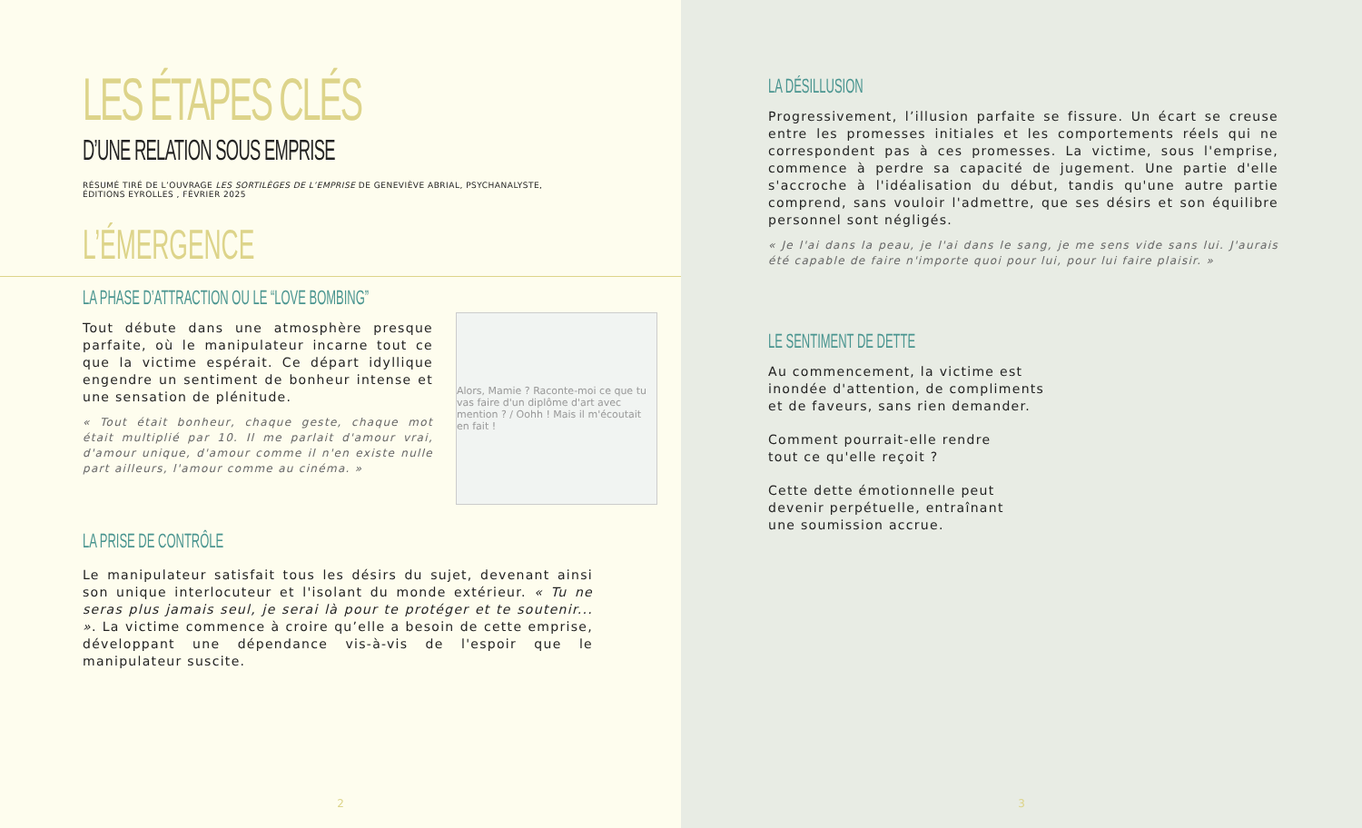LES ÉTAPES CLÉS
D’UNE RELATION SOUS EMPRISE
RÉSUMÉ TIRÉ DE L’OUVRAGE LES SORTILÈGES DE L’EMPRISE DE GENEVIÈVE ABRIAL, PSYCHANALYSTE,
ÉDITIONS EYROLLES , FÉVRIER 2025
L’ÉMERGENCE
LA PHASE D’ATTRACTION OU LE “LOVE BOMBING”
Tout débute dans une atmosphère presque parfaite, où le manipulateur incarne tout ce que la victime espérait. Ce départ idyllique engendre un sentiment de bonheur intense et une sensation de plénitude.
« Tout était bonheur, chaque geste, chaque mot était multiplié par 10. Il me parlait d'amour vrai, d'amour unique, d'amour comme il n'en existe nulle part ailleurs, l'amour comme au cinéma. »
Alors, Mamie ? Raconte-moi ce que tu vas faire d'un diplôme d'art avec mention ? / Oohh ! Mais il m'écoutait en fait !
LA PRISE DE CONTRÔLE
Le manipulateur satisfait tous les désirs du sujet, devenant ainsi son unique interlocuteur et l'isolant du monde extérieur. « Tu ne seras plus jamais seul, je serai là pour te protéger et te soutenir... ». La victime commence à croire qu’elle a besoin de cette emprise, développant une dépendance vis-à-vis de l'espoir que le manipulateur suscite.
2
LA DÉSILLUSION
Progressivement, l’illusion parfaite se fissure. Un écart se creuse entre les promesses initiales et les comportements réels qui ne correspondent pas à ces promesses. La victime, sous l'emprise, commence à perdre sa capacité de jugement. Une partie d'elle s'accroche à l'idéalisation du début, tandis qu'une autre partie comprend, sans vouloir l'admettre, que ses désirs et son équilibre personnel sont négligés.
« Je l'ai dans la peau, je l'ai dans le sang, je me sens vide sans lui. J'aurais été capable de faire n'importe quoi pour lui, pour lui faire plaisir. »
LE SENTIMENT DE DETTE
Au commencement, la victime est inondée d'attention, de compliments et de faveurs, sans rien demander.
Comment pourrait-elle rendre
tout ce qu'elle reçoit ?
Cette dette émotionnelle peut
devenir perpétuelle, entraînant
une soumission accrue.
3